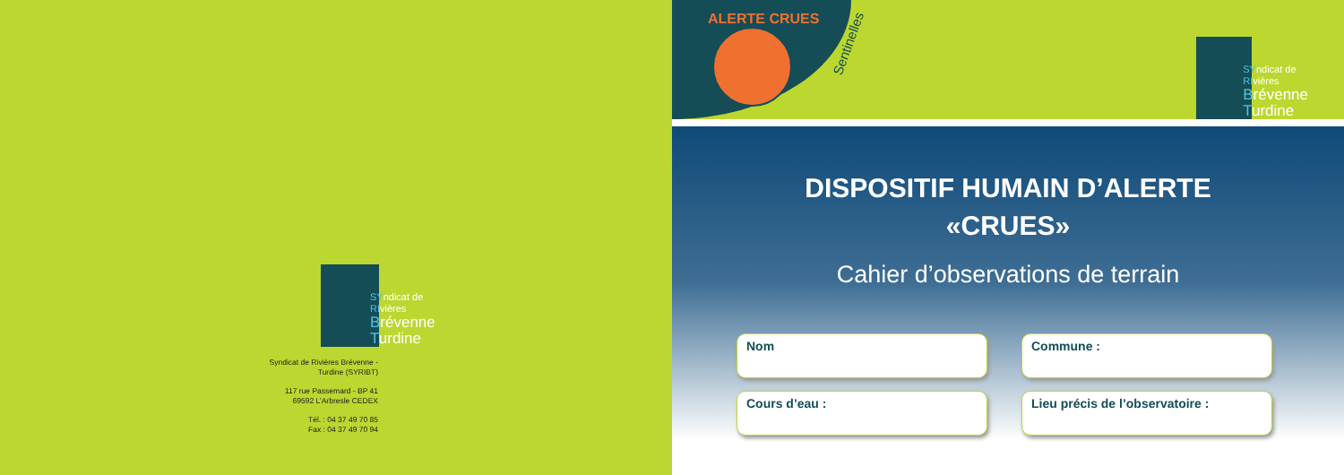SYndicat de
RIvières
Brévenne
Turdine
Syndicat de Rivières Brévenne - Turdine (SYRIBT)
117 rue Passemard - BP 41
69592 L’Arbresle CEDEX
Tél. : 04 37 49 70 85
Fax : 04 37 49 70 94
ALERTE CRUES
Sentinelles
SYndicat de
RIvières
Brévenne
Turdine
DISPOSITIF HUMAIN D’ALERTE
«CRUES»
Cahier d’observations de terrain
Nom
Commune :
Cours d’eau :
Lieu précis de l’observatoire :